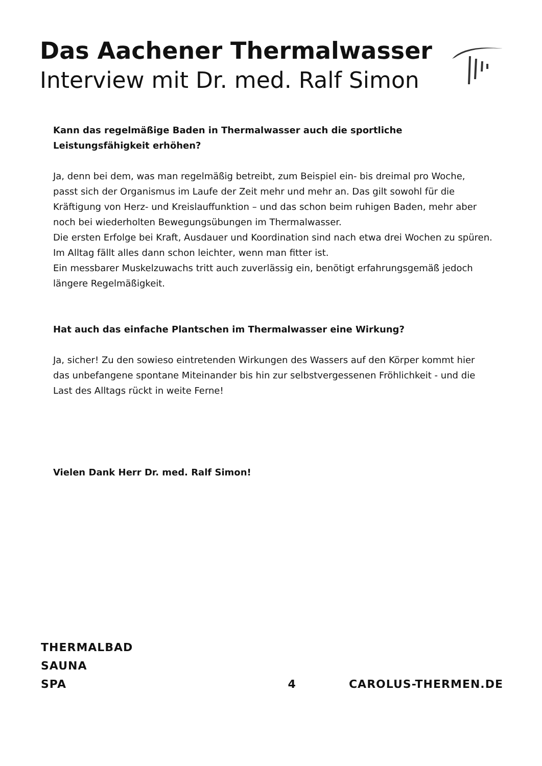Das Aachener Thermalwasser
Interview mit Dr. med. Ralf Simon
Kann das regelmäßige Baden in Thermalwasser auch die sportliche Leistungsfähigkeit erhöhen?
Ja, denn bei dem, was man regelmäßig betreibt, zum Beispiel ein- bis dreimal pro Woche, passt sich der Organismus im Laufe der Zeit mehr und mehr an. Das gilt sowohl für die Kräftigung von Herz- und Kreislauffunktion – und das schon beim ruhigen Baden, mehr aber noch bei wiederholten Bewegungsübungen im Thermalwasser.
Die ersten Erfolge bei Kraft, Ausdauer und Koordination sind nach etwa drei Wochen zu spüren. Im Alltag fällt alles dann schon leichter, wenn man fitter ist.
Ein messbarer Muskelzuwachs tritt auch zuverlässig ein, benötigt erfahrungsgemäß jedoch längere Regelmäßigkeit.
Hat auch das einfache Plantschen im Thermalwasser eine Wirkung?
Ja, sicher! Zu den sowieso eintretenden Wirkungen des Wassers auf den Körper kommt hier das unbefangene spontane Miteinander bis hin zur selbstvergessenen Fröhlichkeit - und die Last des Alltags rückt in weite Ferne!
Vielen Dank Herr Dr. med. Ralf Simon!
THERMALBAD
SAUNA
SPA
4
CAROLUS-THERMEN.DE